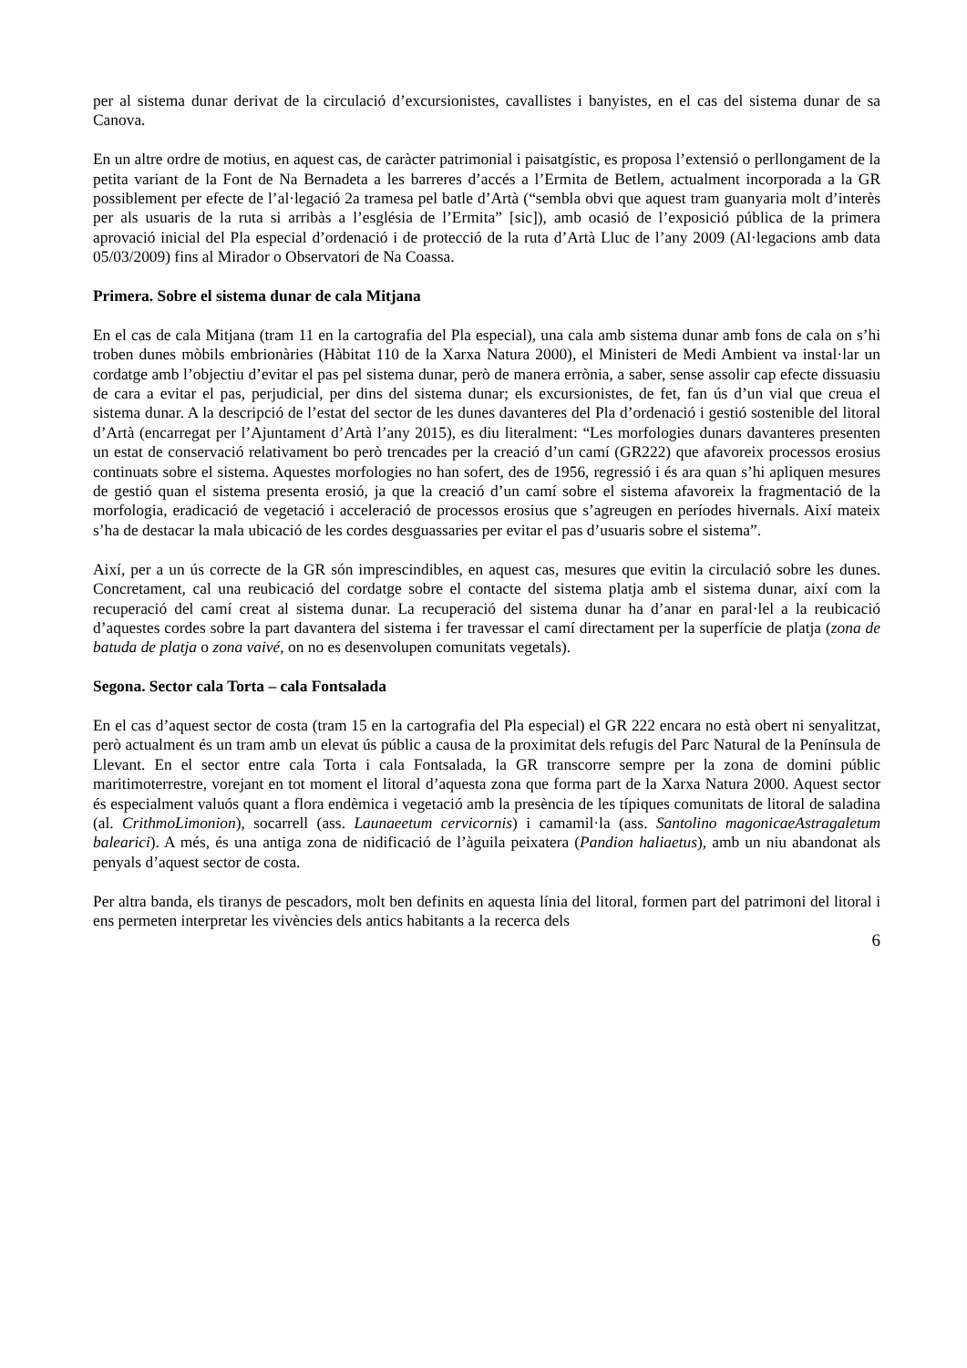per al sistema dunar derivat de la circulació d’excursionistes, cavallistes i banyistes, en el cas del sistema dunar de sa Canova.
En un altre ordre de motius, en aquest cas, de caràcter patrimonial i paisatgístic, es proposa l’extensió o perllongament de la petita variant de la Font de Na Bernadeta a les barreres d’accés a l’Ermita de Betlem, actualment incorporada a la GR possiblement per efecte de l’al·legació 2a tramesa pel batle d’Artà (“sembla obvi que aquest tram guanyaria molt d’interès per als usuaris de la ruta si arribàs a l’església de l’Ermita” [sic]), amb ocasió de l’exposició pública de la primera aprovació inicial del Pla especial d’ordenació i de protecció de la ruta d’Artà Lluc de l’any 2009 (Al·legacions amb data 05/03/2009) fins al Mirador o Observatori de Na Coassa.
Primera. Sobre el sistema dunar de cala Mitjana
En el cas de cala Mitjana (tram 11 en la cartografia del Pla especial), una cala amb sistema dunar amb fons de cala on s’hi troben dunes mòbils embrionàries (Hàbitat 110 de la Xarxa Natura 2000), el Ministeri de Medi Ambient va instal·lar un cordatge amb l’objectiu d’evitar el pas pel sistema dunar, però de manera errònia, a saber, sense assolir cap efecte dissuasiu de cara a evitar el pas, perjudicial, per dins del sistema dunar; els excursionistes, de fet, fan ús d’un vial que creua el sistema dunar. A la descripció de l’estat del sector de les dunes davanteres del Pla d’ordenació i gestió sostenible del litoral d’Artà (encarregat per l’Ajuntament d’Artà l’any 2015), es diu literalment: “Les morfologies dunars davanteres presenten un estat de conservació relativament bo però trencades per la creació d’un camí (GR222) que afavoreix processos erosius continuats sobre el sistema. Aquestes morfologies no han sofert, des de 1956, regressió i és ara quan s’hi apliquen mesures de gestió quan el sistema presenta erosió, ja que la creació d’un camí sobre el sistema afavoreix la fragmentació de la morfologia, eradicació de vegetació i acceleració de processos erosius que s’agreugen en períodes hivernals. Així mateix s’ha de destacar la mala ubicació de les cordes desguassaries per evitar el pas d’usuaris sobre el sistema”.
Així, per a un ús correcte de la GR són imprescindibles, en aquest cas, mesures que evitin la circulació sobre les dunes. Concretament, cal una reubicació del cordatge sobre el contacte del sistema platja amb el sistema dunar, així com la recuperació del camí creat al sistema dunar. La recuperació del sistema dunar ha d’anar en paral·lel a la reubicació d’aquestes cordes sobre la part davantera del sistema i fer travessar el camí directament per la superfície de platja (zona de batuda de platja o zona vaivé, on no es desenvolupen comunitats vegetals).
Segona. Sector cala Torta – cala Fontsalada
En el cas d’aquest sector de costa (tram 15 en la cartografia del Pla especial) el GR 222 encara no està obert ni senyalitzat, però actualment és un tram amb un elevat ús públic a causa de la proximitat dels refugis del Parc Natural de la Península de Llevant. En el sector entre cala Torta i cala Fontsalada, la GR transcorre sempre per la zona de domini públic maritimoterrestre, vorejant en tot moment el litoral d’aquesta zona que forma part de la Xarxa Natura 2000. Aquest sector és especialment valuós quant a flora endèmica i vegetació amb la presència de les típiques comunitats de litoral de saladina (al. CrithmoLimonion), socarrell (ass. Launaeetum cervicornis) i camamil·la (ass. Santolino magonicaeAstragaletum balearici). A més, és una antiga zona de nidificació de l’àguila peixatera (Pandion haliaetus), amb un niu abandonat als penyals d’aquest sector de costa.
Per altra banda, els tiranys de pescadors, molt ben definits en aquesta línia del litoral, formen part del patrimoni del litoral i ens permeten interpretar les vivències dels antics habitants a la recerca dels
6